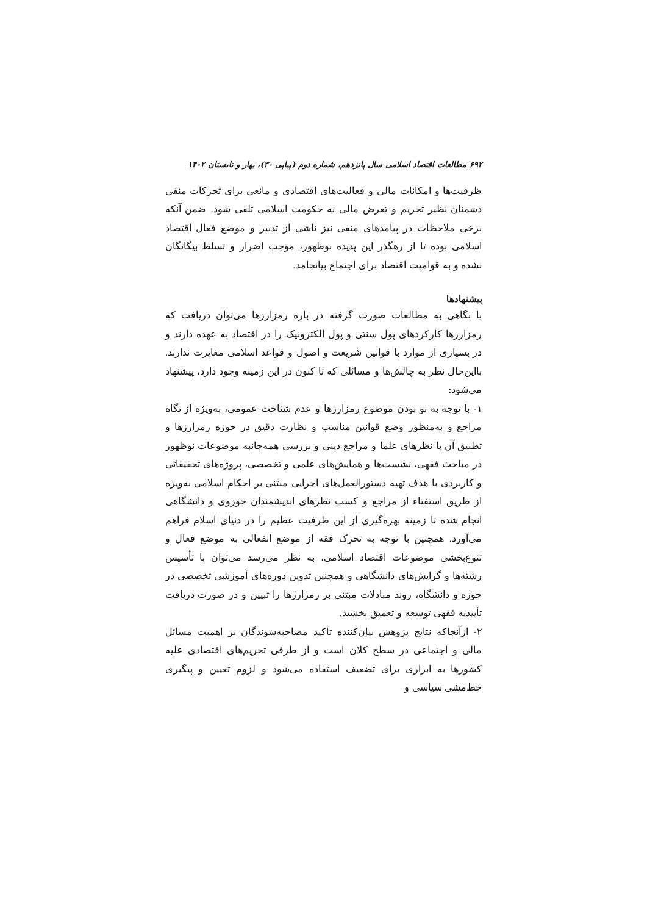۶۹۲ مطالعات اقتصاد اسلامی سال پانزدهم، شماره دوم (پیاپی ۳۰)، بهار و تابستان ۱۴۰۲
ظرفیت‌ها و امکانات مالی و فعالیت‌های اقتصادی و مانعی برای تحرکات منفی دشمنان نظیر تحریم و تعرض مالی به حکومت اسلامی تلقی شود. ضمن آنکه برخی ملاحظات در پیامدهای منفی نیز ناشی از تدبیر و موضع فعال اقتصاد اسلامی بوده تا از رهگذر این پدیده نوظهور، موجب اضرار و تسلط بیگانگان نشده و به قوامیت اقتصاد برای اجتماع بیانجامد.
پیشنهادها
با نگاهی به مطالعات صورت گرفته در باره رمزارزها می‌توان دریافت که رمزارزها کارکردهای پول سنتی و پول الکترونیک را در اقتصاد به عهده دارند و در بسیاری از موارد با قوانین شریعت و اصول و قواعد اسلامی مغایرت ندارند. بااین‌حال نظر به چالش‌ها و مسائلی که تا کنون در این زمینه وجود دارد، پیشنهاد می‌شود:
۱- با توجه به نو بودن موضوع رمزارزها و عدم شناخت عمومی، به‌ویژه از نگاه مراجع و به‌منظور وضع قوانین مناسب و نظارت دقیق در حوزه رمزارزها و تطبیق آن با نظرهای علما و مراجع دینی و بررسی همه‌جانبه موضوعات نوظهور در مباحث فقهی، نشست‌ها و همایش‌های علمی و تخصصی، پروژه‌های تحقیقاتی و کاربردی با هدف تهیه دستورالعمل‌های اجرایی مبتنی بر احکام اسلامی به‌ویژه از طریق استفتاء از مراجع و کسب نظرهای اندیشمندان حوزوی و دانشگاهی انجام شده تا زمینه بهره‌گیری از این ظرفیت عظیم را در دنیای اسلام فراهم می‌آورد. همچنین با توجه به تحرک فقه از موضع انفعالی به موضع فعال و تنوع‌بخشی موضوعات اقتصاد اسلامی، به نظر می‌رسد می‌توان با تأسیس رشته‌ها و گرایش‌های دانشگاهی و همچنین تدوین دوره‌های آموزشی تخصصی در حوزه و دانشگاه، روند مبادلات مبتنی بر رمزارزها را تبیین و در صورت دریافت تأییدیه فقهی توسعه و تعمیق بخشید.
۲- ازآنجاکه نتایج پژوهش بیان‌کننده تأکید مصاحبه‌شوندگان بر اهمیت مسائل مالی و اجتماعی در سطح کلان است و از طرفی تحریم‌های اقتصادی علیه کشورها به ابزاری برای تضعیف استفاده می‌شود و لزوم تعیین و پیگیری خط‌مشی سیاسی و